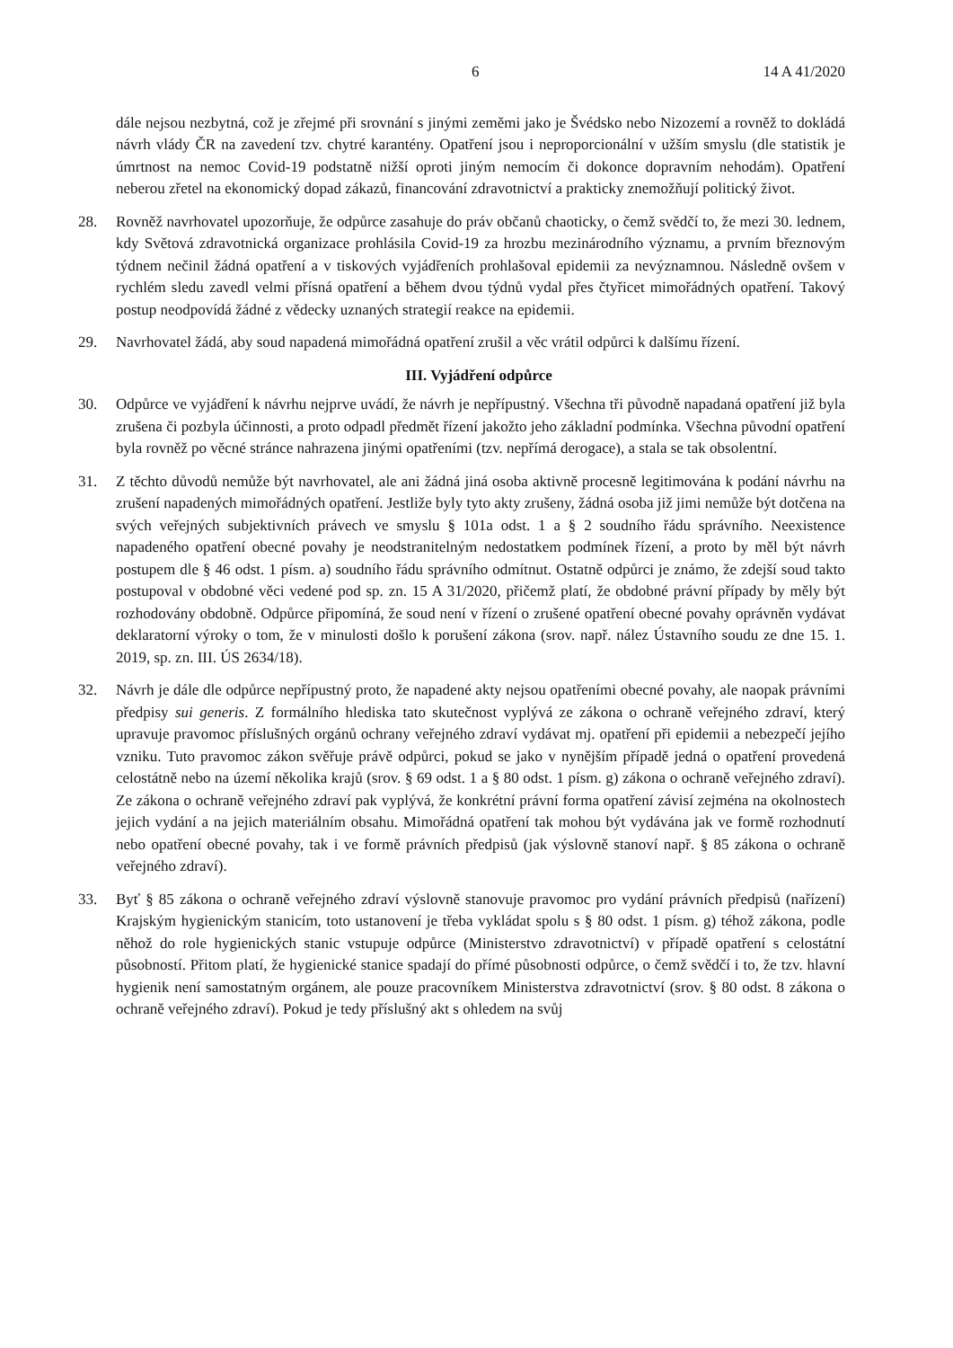6 14 A 41/2020
dále nejsou nezbytná, což je zřejmé při srovnání s jinými zeměmi jako je Švédsko nebo Nizozemí a rovněž to dokládá návrh vlády ČR na zavedení tzv. chytré karantény. Opatření jsou i neproporcionální v užším smyslu (dle statistik je úmrtnost na nemoc Covid-19 podstatně nižší oproti jiným nemocím či dokonce dopravním nehodám). Opatření neberou zřetel na ekonomický dopad zákazů, financování zdravotnictví a prakticky znemožňují politický život.
28. Rovněž navrhovatel upozorňuje, že odpůrce zasahuje do práv občanů chaoticky, o čemž svědčí to, že mezi 30. lednem, kdy Světová zdravotnická organizace prohlásila Covid-19 za hrozbu mezinárodního významu, a prvním březnovým týdnem nečinil žádná opatření a v tiskových vyjádřeních prohlašoval epidemii za nevýznamnou. Následně ovšem v rychlém sledu zavedl velmi přísná opatření a během dvou týdnů vydal přes čtyřicet mimořádných opatření. Takový postup neodpovídá žádné z vědecky uznaných strategií reakce na epidemii.
29. Navrhovatel žádá, aby soud napadená mimořádná opatření zrušil a věc vrátil odpůrci k dalšímu řízení.
III. Vyjádření odpůrce
30. Odpůrce ve vyjádření k návrhu nejprve uvádí, že návrh je nepřípustný. Všechna tři původně napadaná opatření již byla zrušena či pozbyla účinnosti, a proto odpadl předmět řízení jakožto jeho základní podmínka. Všechna původní opatření byla rovněž po věcné stránce nahrazena jinými opatřeními (tzv. nepřímá derogace), a stala se tak obsolentní.
31. Z těchto důvodů nemůže být navrhovatel, ale ani žádná jiná osoba aktivně procesně legitimována k podání návrhu na zrušení napadených mimořádných opatření. Jestliže byly tyto akty zrušeny, žádná osoba již jimi nemůže být dotčena na svých veřejných subjektivních právech ve smyslu § 101a odst. 1 a § 2 soudního řádu správního. Neexistence napadeného opatření obecné povahy je neodstranitelným nedostatkem podmínek řízení, a proto by měl být návrh postupem dle § 46 odst. 1 písm. a) soudního řádu správního odmítnut. Ostatně odpůrci je známo, že zdejší soud takto postupoval v obdobné věci vedené pod sp. zn. 15 A 31/2020, přičemž platí, že obdobné právní případy by měly být rozhodovány obdobně. Odpůrce připomíná, že soud není v řízení o zrušené opatření obecné povahy oprávněn vydávat deklaratorní výroky o tom, že v minulosti došlo k porušení zákona (srov. např. nález Ústavního soudu ze dne 15. 1. 2019, sp. zn. III. ÚS 2634/18).
32. Návrh je dále dle odpůrce nepřípustný proto, že napadené akty nejsou opatřeními obecné povahy, ale naopak právními předpisy sui generis. Z formálního hlediska tato skutečnost vyplývá ze zákona o ochraně veřejného zdraví, který upravuje pravomoc příslušných orgánů ochrany veřejného zdraví vydávat mj. opatření při epidemii a nebezpečí jejího vzniku. Tuto pravomoc zákon svěřuje právě odpůrci, pokud se jako v nynějším případě jedná o opatření provedená celostátně nebo na území několika krajů (srov. § 69 odst. 1 a § 80 odst. 1 písm. g) zákona o ochraně veřejného zdraví). Ze zákona o ochraně veřejného zdraví pak vyplývá, že konkrétní právní forma opatření závisí zejména na okolnostech jejich vydání a na jejich materiálním obsahu. Mimořádná opatření tak mohou být vydávána jak ve formě rozhodnutí nebo opatření obecné povahy, tak i ve formě právních předpisů (jak výslovně stanoví např. § 85 zákona o ochraně veřejného zdraví).
33. Byť § 85 zákona o ochraně veřejného zdraví výslovně stanovuje pravomoc pro vydání právních předpisů (nařízení) Krajským hygienickým stanicím, toto ustanovení je třeba vykládat spolu s § 80 odst. 1 písm. g) téhož zákona, podle něhož do role hygienických stanic vstupuje odpůrce (Ministerstvo zdravotnictví) v případě opatření s celostátní působností. Přitom platí, že hygienické stanice spadají do přímé působnosti odpůrce, o čemž svědčí i to, že tzv. hlavní hygienik není samostatným orgánem, ale pouze pracovníkem Ministerstva zdravotnictví (srov. § 80 odst. 8 zákona o ochraně veřejného zdraví). Pokud je tedy příslušný akt s ohledem na svůj